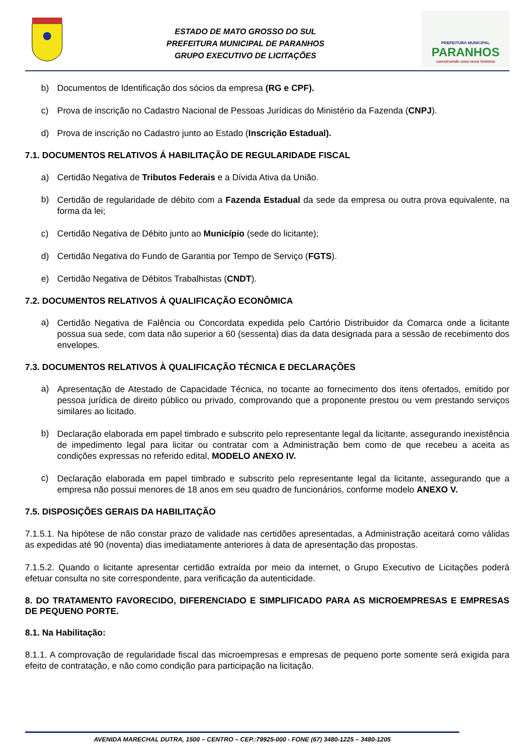ESTADO DE MATO GROSSO DO SUL
PREFEITURA MUNICIPAL DE PARANHOS
GRUPO EXECUTIVO DE LICITAÇÕES
PREFEITURA MUNICIPAL
PARANHOS
construindo uma nova história
b) Documentos de Identificação dos sócios da empresa (RG e CPF).
c) Prova de inscrição no Cadastro Nacional de Pessoas Jurídicas do Ministério da Fazenda (CNPJ).
d) Prova de inscrição no Cadastro junto ao Estado (Inscrição Estadual).
7.1. DOCUMENTOS RELATIVOS Á HABILITAÇÃO DE REGULARIDADE FISCAL
a) Certidão Negativa de Tributos Federais e a Dívida Ativa da União.
b)
Certidão de regularidade de débito com a Fazenda Estadual da sede da empresa ou outra prova equivalente, na forma da lei;
c) Certidão Negativa de Débito junto ao Município (sede do licitante);
d) Certidão Negativa do Fundo de Garantia por Tempo de Serviço (FGTS).
e) Certidão Negativa de Débitos Trabalhistas (CNDT).
7.2. DOCUMENTOS RELATIVOS À QUALIFICAÇÃO ECONÔMICA
a)
Certidão Negativa de Falência ou Concordata expedida pelo Cartório Distribuidor da Comarca onde a licitante possua sua sede, com data não superior a 60 (sessenta) dias da data designada para a sessão de recebimento dos envelopes.
7.3. DOCUMENTOS RELATIVOS À QUALIFICAÇÃO TÉCNICA E DECLARAÇÕES
a)
Apresentação de Atestado de Capacidade Técnica, no tocante ao fornecimento dos itens ofertados, emitido por pessoa jurídica de direito público ou privado, comprovando que a proponente prestou ou vem prestando serviços similares ao licitado.
b)
Declaração elaborada em papel timbrado e subscrito pelo representante legal da licitante, assegurando inexistência de impedimento legal para licitar ou contratar com a Administração bem como de que recebeu a aceita as condições expressas no referido edital, MODELO ANEXO IV.
c)
Declaração elaborada em papel timbrado e subscrito pelo representante legal da licitante, assegurando que a empresa não possui menores de 18 anos em seu quadro de funcionários, conforme modelo ANEXO V.
7.5. DISPOSIÇÕES GERAIS DA HABILITAÇÃO
7.1.5.1. Na hipótese de não constar prazo de validade nas certidões apresentadas, a Administração aceitará como válidas as expedidas até 90 (noventa) dias imediatamente anteriores à data de apresentação das propostas.
7.1.5.2. Quando o licitante apresentar certidão extraída por meio da internet, o Grupo Executivo de Licitações poderá efetuar consulta no site correspondente, para verificação da autenticidade.
8. DO TRATAMENTO FAVORECIDO, DIFERENCIADO E SIMPLIFICADO PARA AS MICROEMPRESAS E EMPRESAS DE PEQUENO PORTE.
8.1. Na Habilitação:
8.1.1. A comprovação de regularidade fiscal das microempresas e empresas de pequeno porte somente será exigida para efeito de contratação, e não como condição para participação na licitação.
AVENIDA MARECHAL DUTRA, 1500 – CENTRO – CEP.:79925-000 - FONE (67) 3480-1225 – 3480-1205